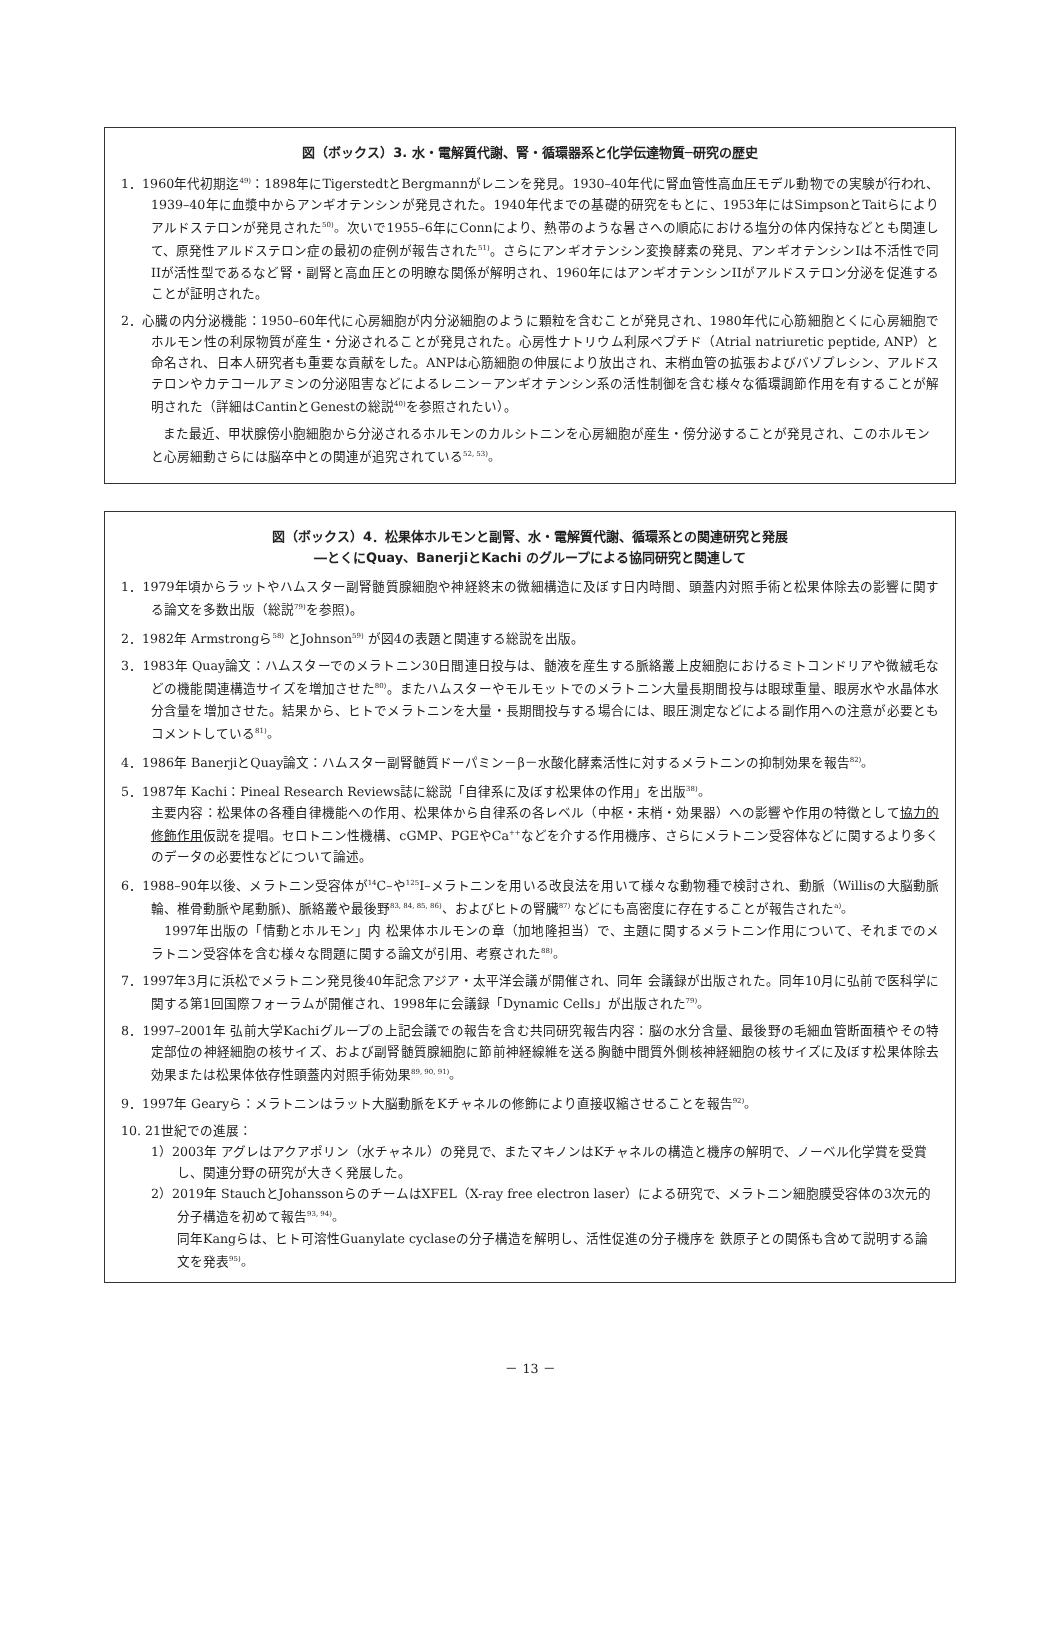図（ボックス）3. 水・電解質代謝、腎・循環器系と化学伝達物質─研究の歴史
1．1960年代初期迄<sup>49)</sup>：1898年にTigerstedtとBergmannがレニンを発見。1930–40年代に腎血管性高血圧モデル動物での実験が行われ、1939–40年に血漿中からアンギオテンシンが発見された。1940年代までの基礎的研究をもとに、1953年にはSimpsonとTaitらによりアルドステロンが発見された<sup>50)</sup>。次いで1955–6年にConnにより、熱帯のような暑さへの順応における塩分の体内保持などとも関連して、原発性アルドステロン症の最初の症例が報告された<sup>51)</sup>。さらにアンギオテンシン変換酵素の発見、アンギオテンシンIは不活性で同IIが活性型であるなど腎・副腎と高血圧との明瞭な関係が解明され、1960年にはアンギオテンシンIIがアルドステロン分泌を促進することが証明された。
2．心臓の内分泌機能：1950–60年代に心房細胞が内分泌細胞のように顆粒を含むことが発見され、1980年代に心筋細胞とくに心房細胞でホルモン性の利尿物質が産生・分泌されることが発見された。心房性ナトリウム利尿ペプチド（Atrial natriuretic peptide, ANP）と命名され、日本人研究者も重要な貢献をした。ANPは心筋細胞の伸展により放出され、末梢血管の拡張およびバゾプレシン、アルドステロンやカテコールアミンの分泌阻害などによるレニン－アンギオテンシン系の活性制御を含む様々な循環調節作用を有することが解明された（詳細はCantinとGenestの総説<sup>40)</sup>を参照されたい）。
また最近、甲状腺傍小胞細胞から分泌されるホルモンのカルシトニンを心房細胞が産生・傍分泌することが発見され、このホルモンと心房細動さらには脳卒中との関連が追究されている<sup>52, 53)</sup>。
図（ボックス）4．松果体ホルモンと副腎、水・電解質代謝、循環系との関連研究と発展
―とくにQuay、BanerjiとKachi のグループによる協同研究と関連して
1．1979年頃からラットやハムスター副腎髄質腺細胞や神経終末の微細構造に及ぼす日内時間、頭蓋内対照手術と松果体除去の影響に関する論文を多数出版（総説<sup>79)</sup>を参照)。
2．1982年 Armstrongら<sup>58)</sup> とJohnson<sup>59)</sup> が図4の表題と関連する総説を出版。
3．1983年 Quay論文：ハムスターでのメラトニン30日間連日投与は、髄液を産生する脈絡叢上皮細胞におけるミトコンドリアや微絨毛などの機能関連構造サイズを増加させた<sup>80)</sup>。またハムスターやモルモットでのメラトニン大量長期間投与は眼球重量、眼房水や水晶体水分含量を増加させた。結果から、ヒトでメラトニンを大量・長期間投与する場合には、眼圧測定などによる副作用への注意が必要ともコメントしている<sup>81)</sup>。
4．1986年 BanerjiとQuay論文：ハムスター副腎髄質ドーパミン－β－水酸化酵素活性に対するメラトニンの抑制効果を報告<sup>82)</sup>。
5．1987年 Kachi：Pineal Research Reviews誌に総説「自律系に及ぼす松果体の作用」を出版<sup>38)</sup>。
主要内容：松果体の各種自律機能への作用、松果体から自律系の各レベル（中枢・末梢・効果器）への影響や作用の特徴として協力的修飾作用仮説を提唱。セロトニン性機構、cGMP、PGEやCa<sup>++</sup>などを介する作用機序、さらにメラトニン受容体などに関するより多くのデータの必要性などについて論述。
6．1988–90年以後、メラトニン受容体が<sup>14</sup>C–や<sup>125</sup>I–メラトニンを用いる改良法を用いて様々な動物種で検討され、動脈（Willisの大脳動脈輪、椎骨動脈や尾動脈)、脈絡叢や最後野<sup>83, 84, 85, 86)</sup>、およびヒトの腎臓<sup>87)</sup> などにも高密度に存在することが報告された<sup>a)</sup>。
　1997年出版の「情動とホルモン」内 松果体ホルモンの章（加地隆担当）で、主題に関するメラトニン作用について、それまでのメラトニン受容体を含む様々な問題に関する論文が引用、考察された<sup>88)</sup>。
7．1997年3月に浜松でメラトニン発見後40年記念アジア・太平洋会議が開催され、同年 会議録が出版された。同年10月に弘前で医科学に関する第1回国際フォーラムが開催され、1998年に会議録「Dynamic Cells」が出版された<sup>79)</sup>。
8．1997–2001年 弘前大学Kachiグループの上記会議での報告を含む共同研究報告内容：脳の水分含量、最後野の毛細血管断面積やその特定部位の神経細胞の核サイズ、および副腎髄質腺細胞に節前神経線維を送る胸髄中間質外側核神経細胞の核サイズに及ぼす松果体除去効果または松果体依存性頭蓋内対照手術効果<sup>89, 90, 91)</sup>。
9．1997年 Gearyら：メラトニンはラット大脳動脈をKチャネルの修飾により直接収縮させることを報告<sup>92)</sup>。
10. 21世紀での進展：
1）2003年 アグレはアクアポリン（水チャネル）の発見で、またマキノンはKチャネルの構造と機序の解明で、ノーベル化学賞を受賞し、関連分野の研究が大きく発展した。
2）2019年 StauchとJohanssonらのチームはXFEL（X-ray free electron laser）による研究で、メラトニン細胞膜受容体の3次元的分子構造を初めて報告<sup>93, 94)</sup>。
同年Kangらは、ヒト可溶性Guanylate cyclaseの分子構造を解明し、活性促進の分子機序を 鉄原子との関係も含めて説明する論文を発表<sup>95)</sup>。
－ 13 －